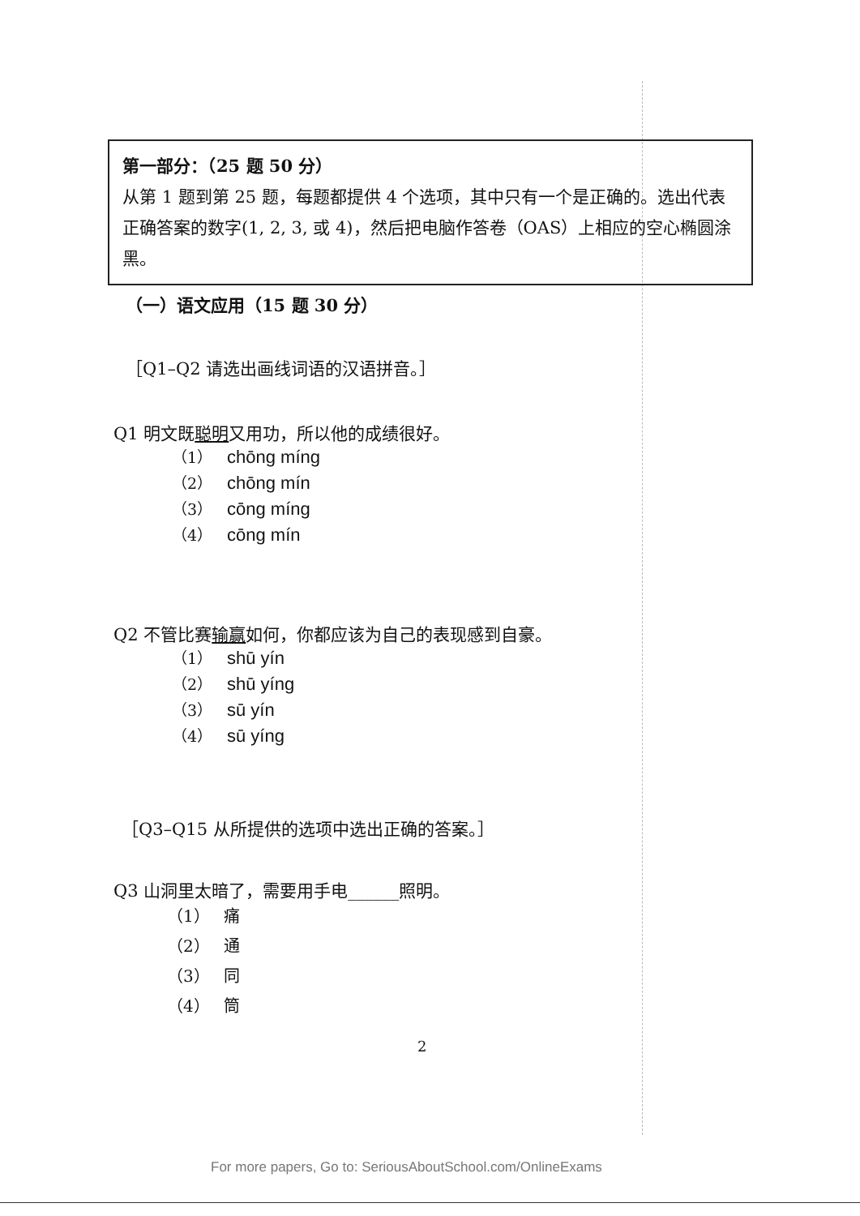第一部分：（25 题 50 分）
从第 1 题到第 25 题，每题都提供 4 个选项，其中只有一个是正确的。选出代表正确答案的数字(1, 2, 3, 或 4)，然后把电脑作答卷（OAS）上相应的空心椭圆涂黑。
（一）语文应用（15 题 30 分）
［Q1–Q2 请选出画线词语的汉语拼音。］
Q1 明文既聪明又用功，所以他的成绩很好。
（1） chōng míng
（2） chōng mín
（3） cōng míng
（4） cōng mín
Q2 不管比赛输赢如何，你都应该为自己的表现感到自豪。
（1） shū yín
（2） shū yíng
（3） sū yín
（4） sū yíng
［Q3–Q15 从所提供的选项中选出正确的答案。］
Q3 山洞里太暗了，需要用手电______照明。
（1） 痛
（2） 通
（3） 同
（4） 筒
2
For more papers, Go to: SeriousAboutSchool.com/OnlineExams